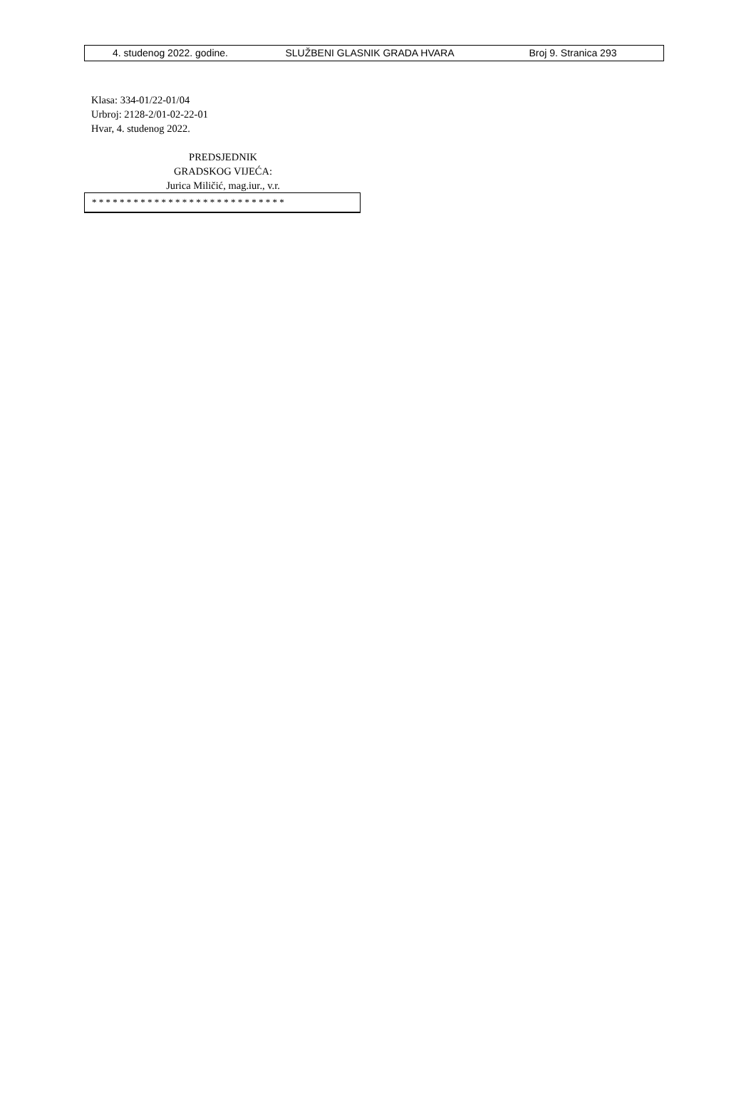4. studenog 2022. godine. SLUŽBENI GLASNIK GRADA HVARA Broj 9. Stranica 293
Klasa: 334-01/22-01/04
Urbroj: 2128-2/01-02-22-01
Hvar, 4. studenog 2022.
PREDSJEDNIK
GRADSKOG VIJEĆA:
Jurica Miličić, mag.iur., v.r.
* * * * * * * * * * * * * * * * * * * * * * * * * * * *